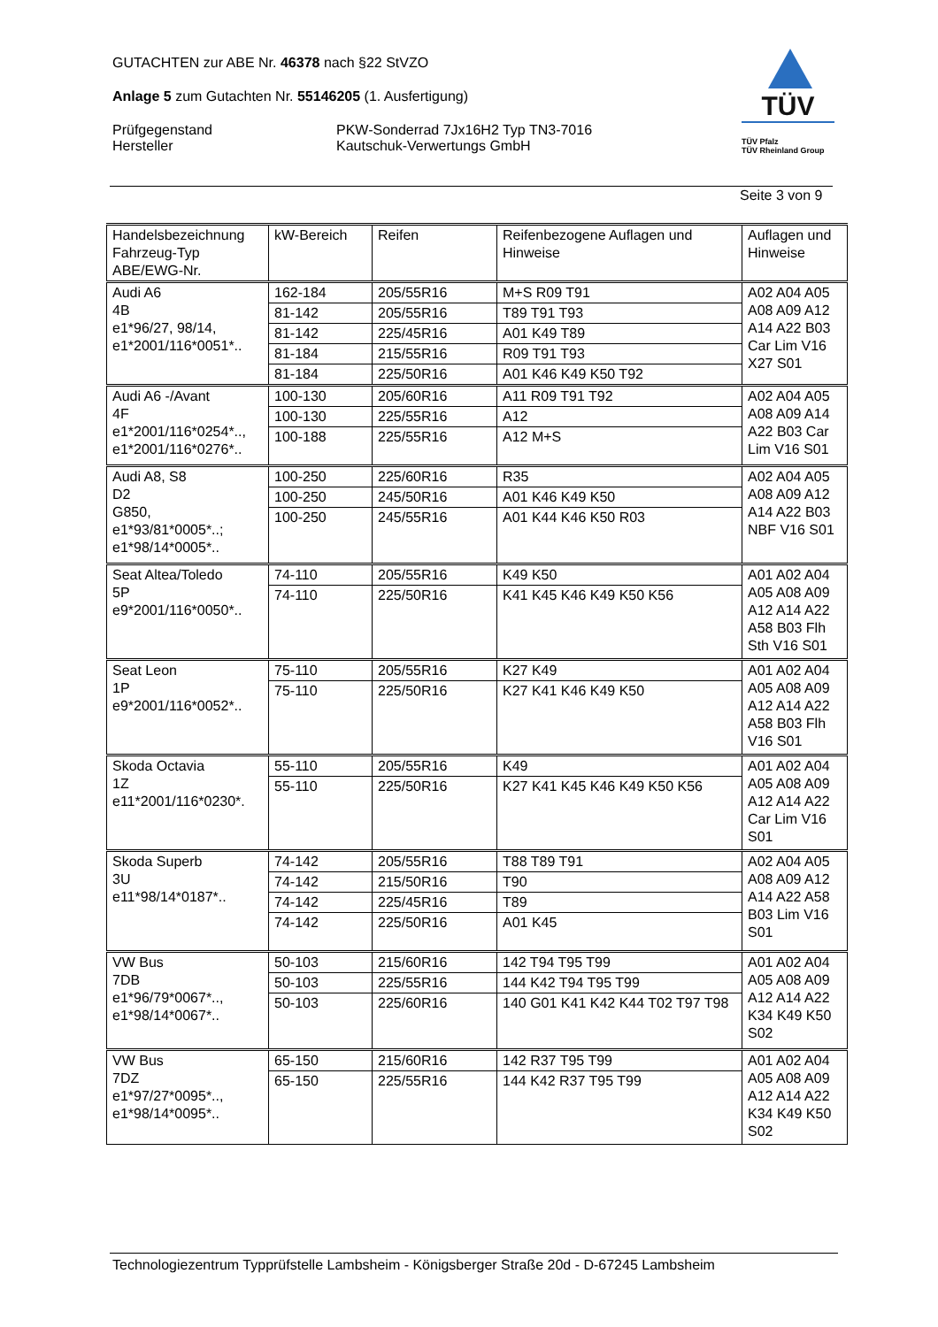GUTACHTEN zur ABE Nr. 46378 nach §22 StVZO
Anlage 5 zum Gutachten Nr. 55146205 (1. Ausfertigung)
Prüfgegenstand
Hersteller
PKW-Sonderrad 7Jx16H2 Typ TN3-7016
Kautschuk-Verwertungs GmbH
TÜV
TÜV Pfalz
TÜV Rheinland Group
Seite 3 von 9
| Handelsbezeichnung Fahrzeug-Typ ABE/EWG-Nr. | kW-Bereich | Reifen | Reifenbezogene Auflagen und Hinweise | Auflagen und Hinweise |
| Audi A6 4B e1*96/27, 98/14, e1*2001/116*0051*.. | 162-184 | 205/55R16 | M+S R09 T91 | A02 A04 A05 A08 A09 A12 A14 A22 B03 Car Lim V16 X27 S01 |
| | 81-142 | 205/55R16 | T89 T91 T93 | |
| | 81-142 | 225/45R16 | A01 K49 T89 | |
| | 81-184 | 215/55R16 | R09 T91 T93 | |
| | 81-184 | 225/50R16 | A01 K46 K49 K50 T92 | |
| Audi A6 -/Avant 4F e1*2001/116*0254*.., e1*2001/116*0276*.. | 100-130 | 205/60R16 | A11 R09 T91 T92 | A02 A04 A05 A08 A09 A14 A22 B03 Car Lim V16 S01 |
| | 100-130 | 225/55R16 | A12 | |
| | 100-188 | 225/55R16 | A12 M+S | |
| Audi A8, S8 D2 G850, e1*93/81*0005*..; e1*98/14*0005*.. | 100-250 | 225/60R16 | R35 | A02 A04 A05 A08 A09 A12 A14 A22 B03 NBF V16 S01 |
| | 100-250 | 245/50R16 | A01 K46 K49 K50 | |
| | 100-250 | 245/55R16 | A01 K44 K46 K50 R03 | |
| Seat Altea/Toledo 5P e9*2001/116*0050*.. | 74-110 | 205/55R16 | K49 K50 | A01 A02 A04 A05 A08 A09 A12 A14 A22 A58 B03 Flh Sth V16 S01 |
| | 74-110 | 225/50R16 | K41 K45 K46 K49 K50 K56 | |
| Seat Leon 1P e9*2001/116*0052*.. | 75-110 | 205/55R16 | K27 K49 | A01 A02 A04 A05 A08 A09 A12 A14 A22 A58 B03 Flh V16 S01 |
| | 75-110 | 225/50R16 | K27 K41 K46 K49 K50 | |
| Skoda Octavia 1Z e11*2001/116*0230*. | 55-110 | 205/55R16 | K49 | A01 A02 A04 A05 A08 A09 A12 A14 A22 Car Lim V16 S01 |
| | 55-110 | 225/50R16 | K27 K41 K45 K46 K49 K50 K56 | |
| Skoda Superb 3U e11*98/14*0187*.. | 74-142 | 205/55R16 | T88 T89 T91 | A02 A04 A05 A08 A09 A12 A14 A22 A58 B03 Lim V16 S01 |
| | 74-142 | 215/50R16 | T90 | |
| | 74-142 | 225/45R16 | T89 | |
| | 74-142 | 225/50R16 | A01 K45 | |
| VW Bus 7DB e1*96/79*0067*.., e1*98/14*0067*.. | 50-103 | 215/60R16 | 142 T94 T95 T99 | A01 A02 A04 A05 A08 A09 A12 A14 A22 K34 K49 K50 S02 |
| | 50-103 | 225/55R16 | 144 K42 T94 T95 T99 | |
| | 50-103 | 225/60R16 | 140 G01 K41 K42 K44 T02 T97 T98 | |
| VW Bus 7DZ e1*97/27*0095*.., e1*98/14*0095*.. | 65-150 | 215/60R16 | 142 R37 T95 T99 | A01 A02 A04 A05 A08 A09 A12 A14 A22 K34 K49 K50 S02 |
| | 65-150 | 225/55R16 | 144 K42 R37 T95 T99 | |
Technologiezentrum Typprüfstelle Lambsheim - Königsberger Straße 20d - D-67245 Lambsheim